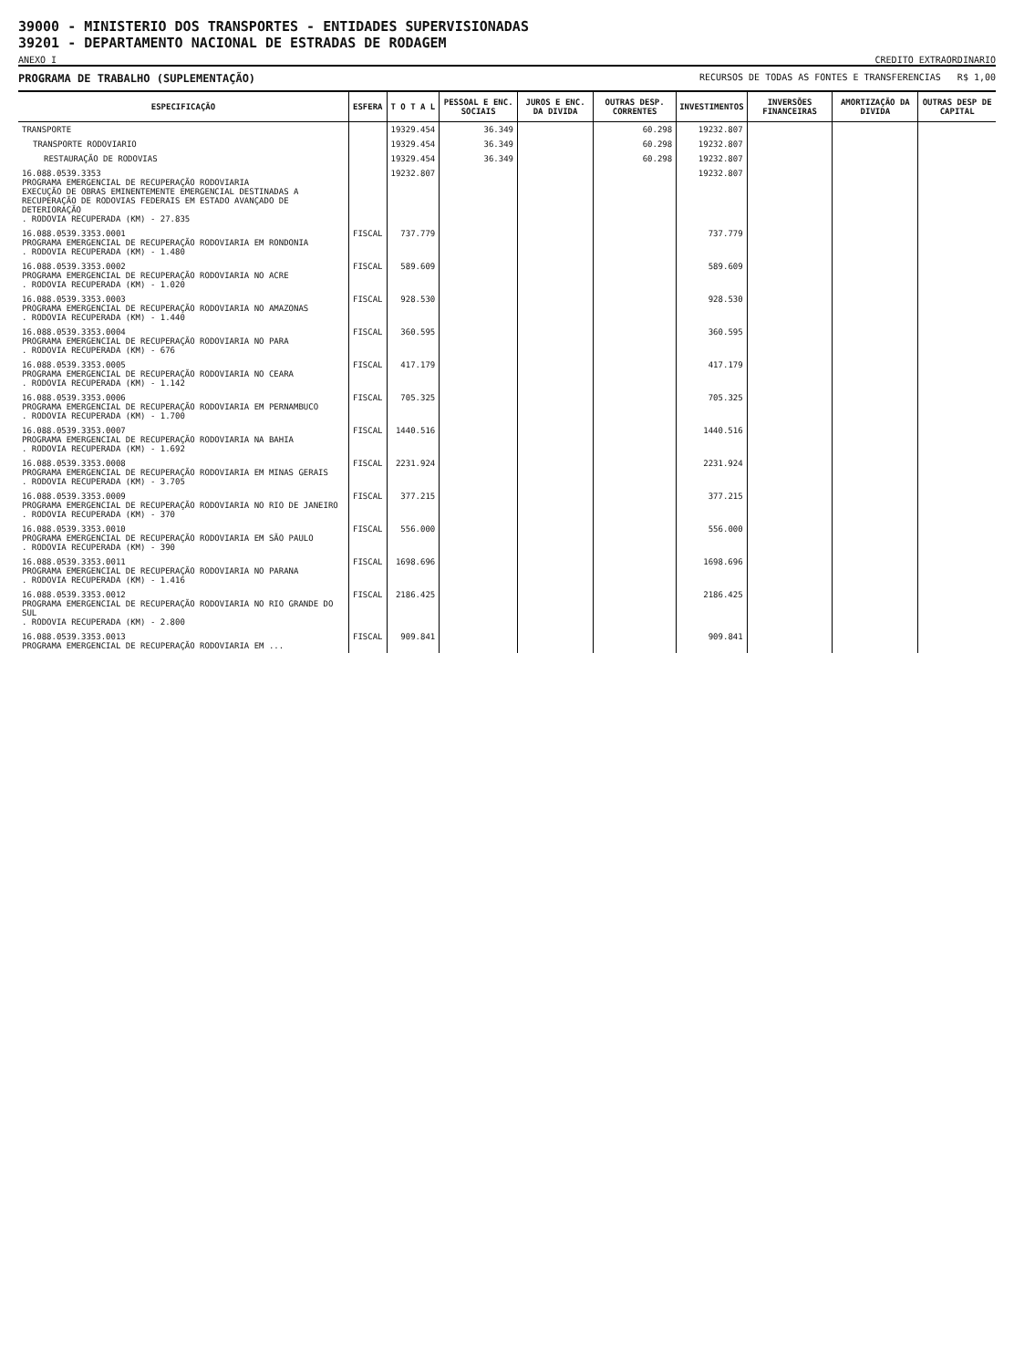39000 - MINISTERIO DOS TRANSPORTES - ENTIDADES SUPERVISIONADAS
39201 - DEPARTAMENTO NACIONAL DE ESTRADAS DE RODAGEM
ANEXO I CREDITO EXTRAORDINARIO
PROGRAMA DE TRABALHO (SUPLEMENTAÇÃO) RECURSOS DE TODAS AS FONTES E TRANSFERENCIAS R$ 1,00
| ESPECIFICAÇÃO | ESFERA | T O T A L | PESSOAL E ENC. SOCIAIS | JUROS E ENC. DA DIVIDA | OUTRAS DESP. CORRENTES | INVESTIMENTOS | INVERSÕES FINANCEIRAS | AMORTIZAÇÃO DA DIVIDA | OUTRAS DESP DE CAPITAL |
| --- | --- | --- | --- | --- | --- | --- | --- | --- | --- |
| TRANSPORTE | | 19329.454 | 36.349 | | 60.298 | 19232.807 | | | |
| TRANSPORTE RODOVIARIO | | 19329.454 | 36.349 | | 60.298 | 19232.807 | | | |
| RESTAURAÇÃO DE RODOVIAS | | 19329.454 | 36.349 | | 60.298 | 19232.807 | | | |
| 16.088.0539.3353 PROGRAMA EMERGENCIAL DE RECUPERAÇÃO RODOVIARIA EXECUÇÃO DE OBRAS EMINENTEMENTE EMERGENCIAL DESTINADAS A RECUPERAÇÃO DE RODOVIAS FEDERAIS EM ESTADO AVANÇADO DE DETERIORAÇÃO . RODOVIA RECUPERADA (KM) - 27.835 | | 19232.807 | | | | 19232.807 | | | |
| 16.088.0539.3353.0001 PROGRAMA EMERGENCIAL DE RECUPERAÇÃO RODOVIARIA EM RONDONIA . RODOVIA RECUPERADA (KM) - 1.480 | FISCAL | 737.779 | | | | 737.779 | | | |
| 16.088.0539.3353.0002 PROGRAMA EMERGENCIAL DE RECUPERAÇÃO RODOVIARIA NO ACRE . RODOVIA RECUPERADA (KM) - 1.020 | FISCAL | 589.609 | | | | 589.609 | | | |
| 16.088.0539.3353.0003 PROGRAMA EMERGENCIAL DE RECUPERAÇÃO RODOVIARIA NO AMAZONAS . RODOVIA RECUPERADA (KM) - 1.440 | FISCAL | 928.530 | | | | 928.530 | | | |
| 16.088.0539.3353.0004 PROGRAMA EMERGENCIAL DE RECUPERAÇÃO RODOVIARIA NO PARA . RODOVIA RECUPERADA (KM) - 676 | FISCAL | 360.595 | | | | 360.595 | | | |
| 16.088.0539.3353.0005 PROGRAMA EMERGENCIAL DE RECUPERAÇÃO RODOVIARIA NO CEARA . RODOVIA RECUPERADA (KM) - 1.142 | FISCAL | 417.179 | | | | 417.179 | | | |
| 16.088.0539.3353.0006 PROGRAMA EMERGENCIAL DE RECUPERAÇÃO RODOVIARIA EM PERNAMBUCO . RODOVIA RECUPERADA (KM) - 1.700 | FISCAL | 705.325 | | | | 705.325 | | | |
| 16.088.0539.3353.0007 PROGRAMA EMERGENCIAL DE RECUPERAÇÃO RODOVIARIA NA BAHIA . RODOVIA RECUPERADA (KM) - 1.692 | FISCAL | 1440.516 | | | | 1440.516 | | | |
| 16.088.0539.3353.0008 PROGRAMA EMERGENCIAL DE RECUPERAÇÃO RODOVIARIA EM MINAS GERAIS . RODOVIA RECUPERADA (KM) - 3.705 | FISCAL | 2231.924 | | | | 2231.924 | | | |
| 16.088.0539.3353.0009 PROGRAMA EMERGENCIAL DE RECUPERAÇÃO RODOVIARIA NO RIO DE JANEIRO . RODOVIA RECUPERADA (KM) - 370 | FISCAL | 377.215 | | | | 377.215 | | | |
| 16.088.0539.3353.0010 PROGRAMA EMERGENCIAL DE RECUPERAÇÃO RODOVIARIA EM SÃO PAULO . RODOVIA RECUPERADA (KM) - 390 | FISCAL | 556.000 | | | | 556.000 | | | |
| 16.088.0539.3353.0011 PROGRAMA EMERGENCIAL DE RECUPERAÇÃO RODOVIARIA NO PARANA . RODOVIA RECUPERADA (KM) - 1.416 | FISCAL | 1698.696 | | | | 1698.696 | | | |
| 16.088.0539.3353.0012 PROGRAMA EMERGENCIAL DE RECUPERAÇÃO RODOVIARIA NO RIO GRANDE DO SUL . RODOVIA RECUPERADA (KM) - 2.800 | FISCAL | 2186.425 | | | | 2186.425 | | | |
| 16.088.0539.3353.0013 PROGRAMA EMERGENCIAL DE RECUPERAÇÃO RODOVIARIA EM ... | FISCAL | 909.841 | | | | 909.841 | | | |